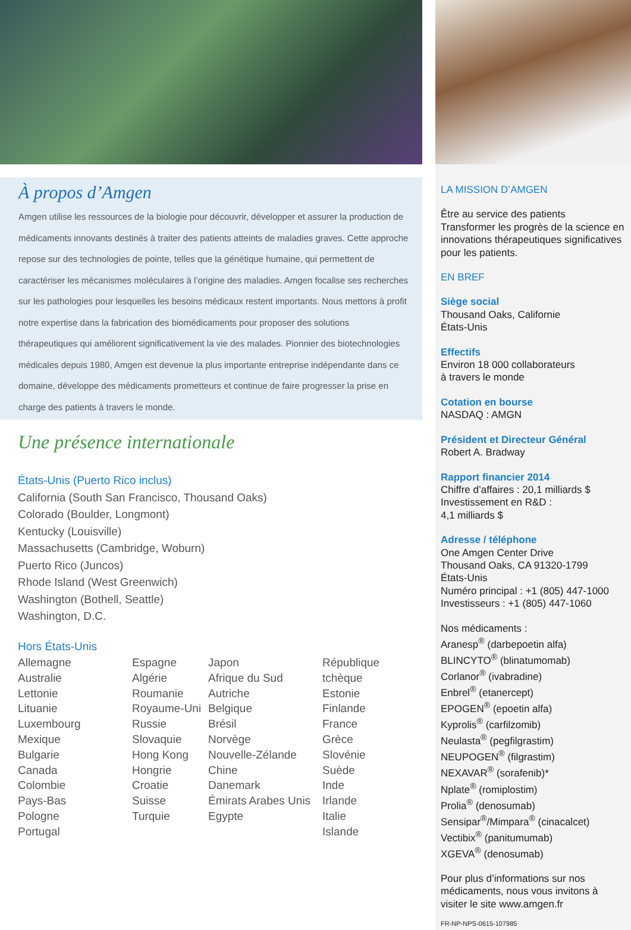À propos d’Amgen
Amgen utilise les ressources de la biologie pour découvrir, développer et assurer la production de médicaments innovants destinés à traiter des patients atteints de maladies graves. Cette approche repose sur des technologies de pointe, telles que la génétique humaine, qui permettent de caractériser les mécanismes moléculaires à l’origine des maladies. Amgen focalise ses recherches sur les pathologies pour lesquelles les besoins médicaux restent importants. Nous mettons à profit notre expertise dans la fabrication des biomédicaments pour proposer des solutions thérapeutiques qui améliorent significativement la vie des malades. Pionnier des biotechnologies médicales depuis 1980, Amgen est devenue la plus importante entreprise indépendante dans ce domaine, développe des médicaments prometteurs et continue de faire progresser la prise en charge des patients à travers le monde.
Une présence internationale
États-Unis (Puerto Rico inclus)
California (South San Francisco, Thousand Oaks)
Colorado (Boulder, Longmont)
Kentucky (Louisville)
Massachusetts (Cambridge, Woburn)
Puerto Rico (Juncos)
Rhode Island (West Greenwich)
Washington (Bothell, Seattle)
Washington, D.C.
Hors États-Unis
Allemagne
Australie
Lettonie
Lituanie
Luxembourg
Mexique
Bulgarie
Canada
Colombie
Pays-Bas
Pologne
Portugal
Espagne
Algérie
Roumanie
Royaume-Uni
Russie
Slovaquie
Hong Kong
Hongrie
Croatie
Suisse
Turquie
Japon
Afrique du Sud
Autriche
Belgique
Brésil
Norvège
Nouvelle-Zélande
Chine
Danemark
Émirats Arabes Unis
Egypte
République tchèque
Estonie
Finlande
France
Grèce
Slovénie
Suède
Inde
Irlande
Italie
Islande
LA MISSION D’AMGEN
Être au service des patients
Transformer les progrès de la science en innovations thérapeutiques significatives pour les patients.
EN BREF
Siège social
Thousand Oaks, Californie
États-Unis
Effectifs
Environ 18 000 collaborateurs
à travers le monde
Cotation en bourse
NASDAQ : AMGN
Président et Directeur Général
Robert A. Bradway
Rapport financier 2014
Chiffre d’affaires : 20,1 milliards $
Investissement en R&D :
4,1 milliards $
Adresse / téléphone
One Amgen Center Drive
Thousand Oaks, CA 91320-1799
États-Unis
Numéro principal : +1 (805) 447-1000
Investisseurs : +1 (805) 447-1060
Nos médicaments :
Aranesp<sup>®</sup> (darbepoetin alfa)
BLINCYTO<sup>®</sup> (blinatumomab)
Corlanor<sup>®</sup> (ivabradine)
Enbrel<sup>®</sup> (etanercept)
EPOGEN<sup>®</sup> (epoetin alfa)
Kyprolis<sup>®</sup> (carfilzomib)
Neulasta<sup>®</sup> (pegfilgrastim)
NEUPOGEN<sup>®</sup> (filgrastim)
NEXAVAR<sup>®</sup> (sorafenib)*
Nplate<sup>®</sup> (romiplostim)
Prolia<sup>®</sup> (denosumab)
Sensipar<sup>®</sup>/Mimpara<sup>®</sup> (cinacalcet)
Vectibix<sup>®</sup> (panitumumab)
XGEVA<sup>®</sup> (denosumab)
Pour plus d’informations sur nos médicaments, nous vous invitons à visiter le site www.amgen.fr
FR-NP-NPS-0615-107985